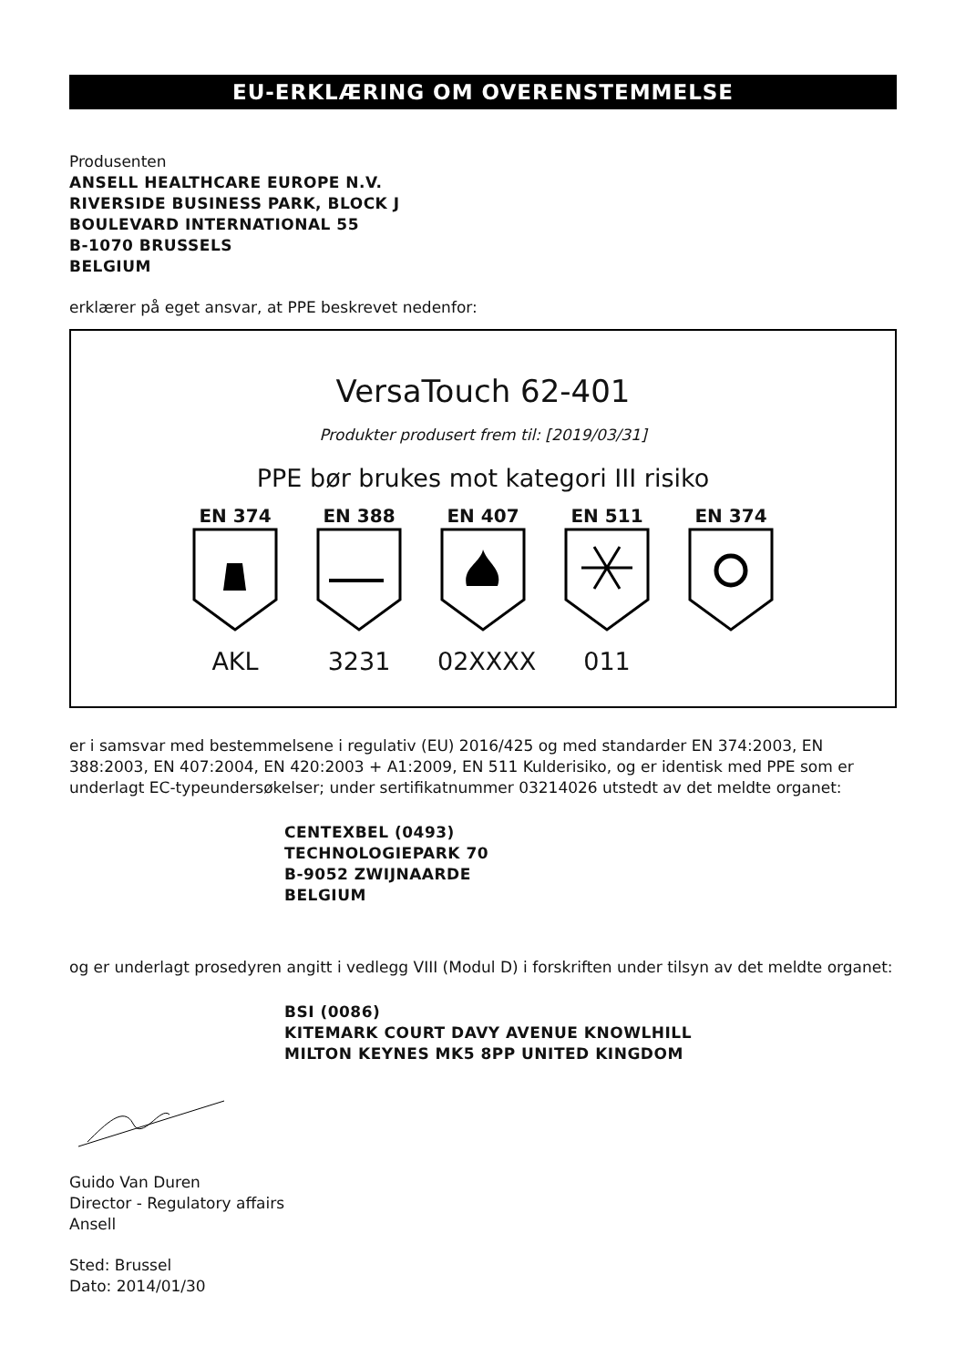EU-ERKLÆRING OM OVERENSTEMMELSE
Produsenten
ANSELL HEALTHCARE EUROPE N.V.
RIVERSIDE BUSINESS PARK, BLOCK J
BOULEVARD INTERNATIONAL 55
B-1070 BRUSSELS
BELGIUM
erklærer på eget ansvar, at PPE beskrevet nedenfor:
VersaTouch 62-401
Produkter produsert frem til: [2019/03/31]
PPE bør brukes mot kategori III risiko
EN 374
AKL
EN 388
3231
EN 407
02XXXX
EN 511
011
EN 374
er i samsvar med bestemmelsene i regulativ (EU) 2016/425 og med standarder EN 374:2003, EN 388:2003, EN 407:2004, EN 420:2003 + A1:2009, EN 511 Kulderisiko, og er identisk med PPE som er underlagt EC-typeundersøkelser; under sertifikatnummer 03214026 utstedt av det meldte organet:
CENTEXBEL (0493)
TECHNOLOGIEPARK 70
B-9052 ZWIJNAARDE
BELGIUM
og er underlagt prosedyren angitt i vedlegg VIII (Modul D) i forskriften under tilsyn av det meldte organet:
BSI (0086)
KITEMARK COURT DAVY AVENUE KNOWLHILL
MILTON KEYNES MK5 8PP UNITED KINGDOM
Guido Van Duren
Director - Regulatory affairs
Ansell
Sted: Brussel
Dato: 2014/01/30